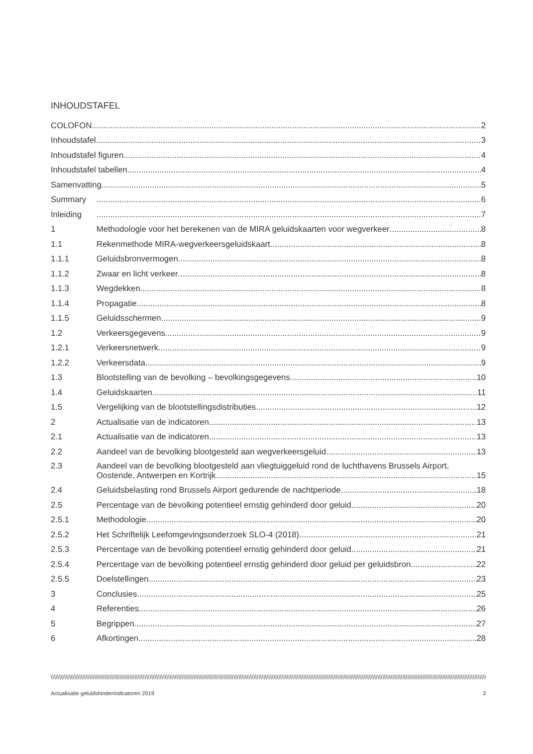INHOUDSTAFEL
COLOFON 2
Inhoudstafel 3
Inhoudstafel figuren 4
Inhoudstafel tabellen 4
Samenvatting 5
Summary
6
Inleiding
7
1
Methodologie voor het berekenen van de MIRA geluidskaarten voor wegverkeer 8
1.1
Rekenmethode MIRA-wegverkeersgeluidskaart 8
1.1.1
Geluidsbronvermogen 8
1.1.2
Zwaar en licht verkeer 8
1.1.3
Wegdekken 8
1.1.4
Propagatie 8
1.1.5
Geluidsschermen 9
1.2
Verkeersgegevens 9
1.2.1
Verkeersnetwerk 9
1.2.2
Verkeersdata 9
1.3
Blootstelling van de bevolking – bevolkingsgegevens 10
1.4
Geluidskaarten 11
1.5
Vergelijking van de blootstellingsdistributies 12
2
Actualisatie van de indicatoren 13
2.1
Actualisatie van de indicatoren 13
2.2
Aandeel van de bevolking blootgesteld aan wegverkeersgeluid 13
2.3 Aandeel van de bevolking blootgesteld aan vliegtuiggeluid rond de luchthavens Brussels Airport,
Oostende, Antwerpen en Kortrijk 15
2.4
Geluidsbelasting rond Brussels Airport gedurende de nachtperiode 18
2.5
Percentage van de bevolking potentieel ernstig gehinderd door geluid 20
2.5.1
Methodologie 20
2.5.2
Het Schriftelijk Leefomgevingsonderzoek SLO-4 (2018) 21
2.5.3
Percentage van de bevolking potentieel ernstig gehinderd door geluid 21
2.5.4
Percentage van de bevolking potentieel ernstig gehinderd door geluid per geluidsbron 22
2.5.5
Doelstellingen 23
3
Conclusies 25
4
Referenties 26
5
Begrippen 27
6
Afkortingen 28
\\\\\\\\\\\\\\\\\\\\\\\\\\\\\\\\\\\\\\\\\\\\\\\\\\\\\\\\\\\\\\\\\\\\\\\\\\\\\\\\\\\\\\\\\\\\\\\\\\\\\\\\\\\\\\\\\\\\\\\\\\\\\\\\\\\\\\\\\\\\\\\\\\\\\\\\\\\\\\\\\\\\\\\\\\\\\\\\\\\\\\\\\\\\\\\\\\\\\\\\\\\\\\\\\\\\\\\\\\\\\\\\\\\\\\\\\\\\\\\\\\\\\\\\\\\\\\\\\\\\\\\\\\\\\\\\\\\\\\\\\\\\\\\\\\\\\\\\\\\\\\\\\\\\\\\\\\\\\\\\\\\\\\\\\\\\\\\\\\\\\\\
Actualisatie geluidshinderindicatoren 2019 3